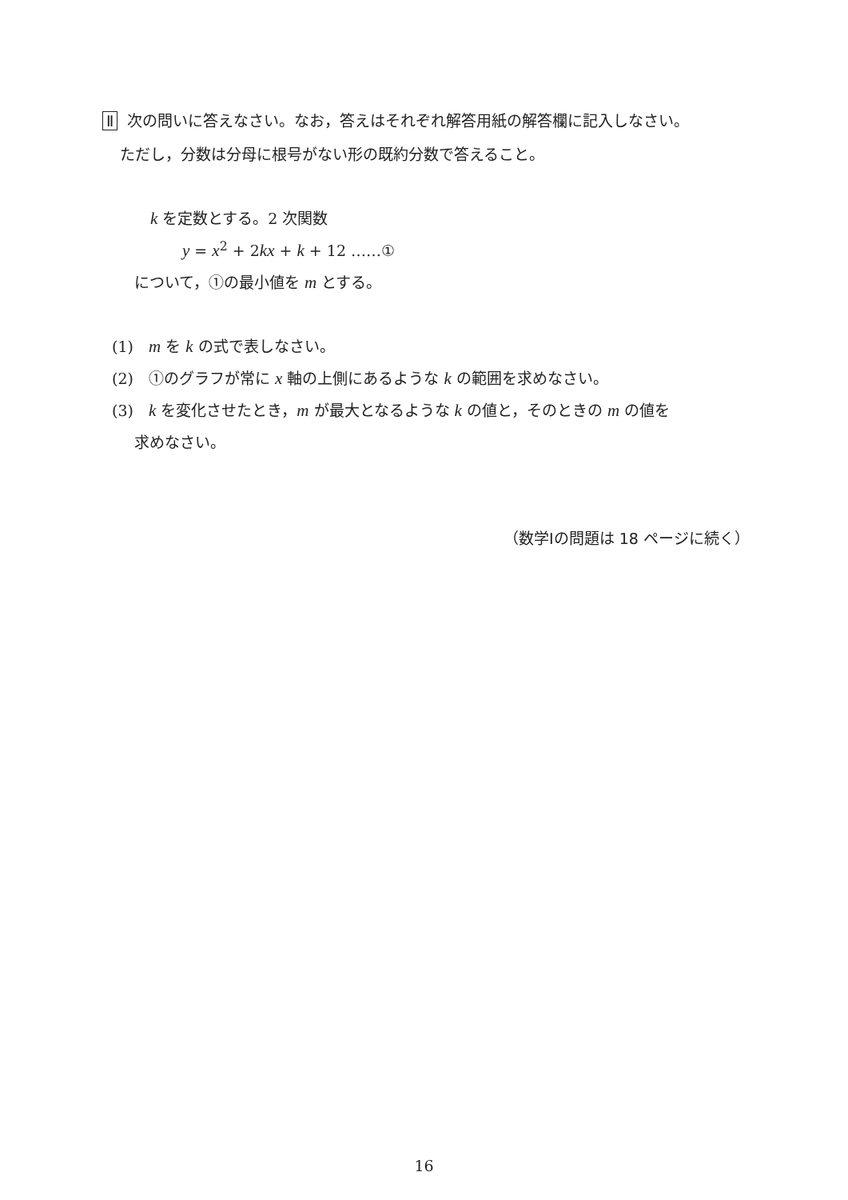Ⅱ 次の問いに答えなさい。なお，答えはそれぞれ解答用紙の解答欄に記入しなさい。
ただし，分数は分母に根号がない形の既約分数で答えること。
k を定数とする。2 次関数
y = x<sup>2</sup> + 2kx + k + 12 ……①
について，①の最小値を m とする。
(1)　m を k の式で表しなさい。
(2)　①のグラフが常に x 軸の上側にあるような k の範囲を求めなさい。
(3)　k を変化させたとき，m が最大となるような k の値と，そのときの m の値を
求めなさい。
（数学Ⅰの問題は 18 ページに続く）
16